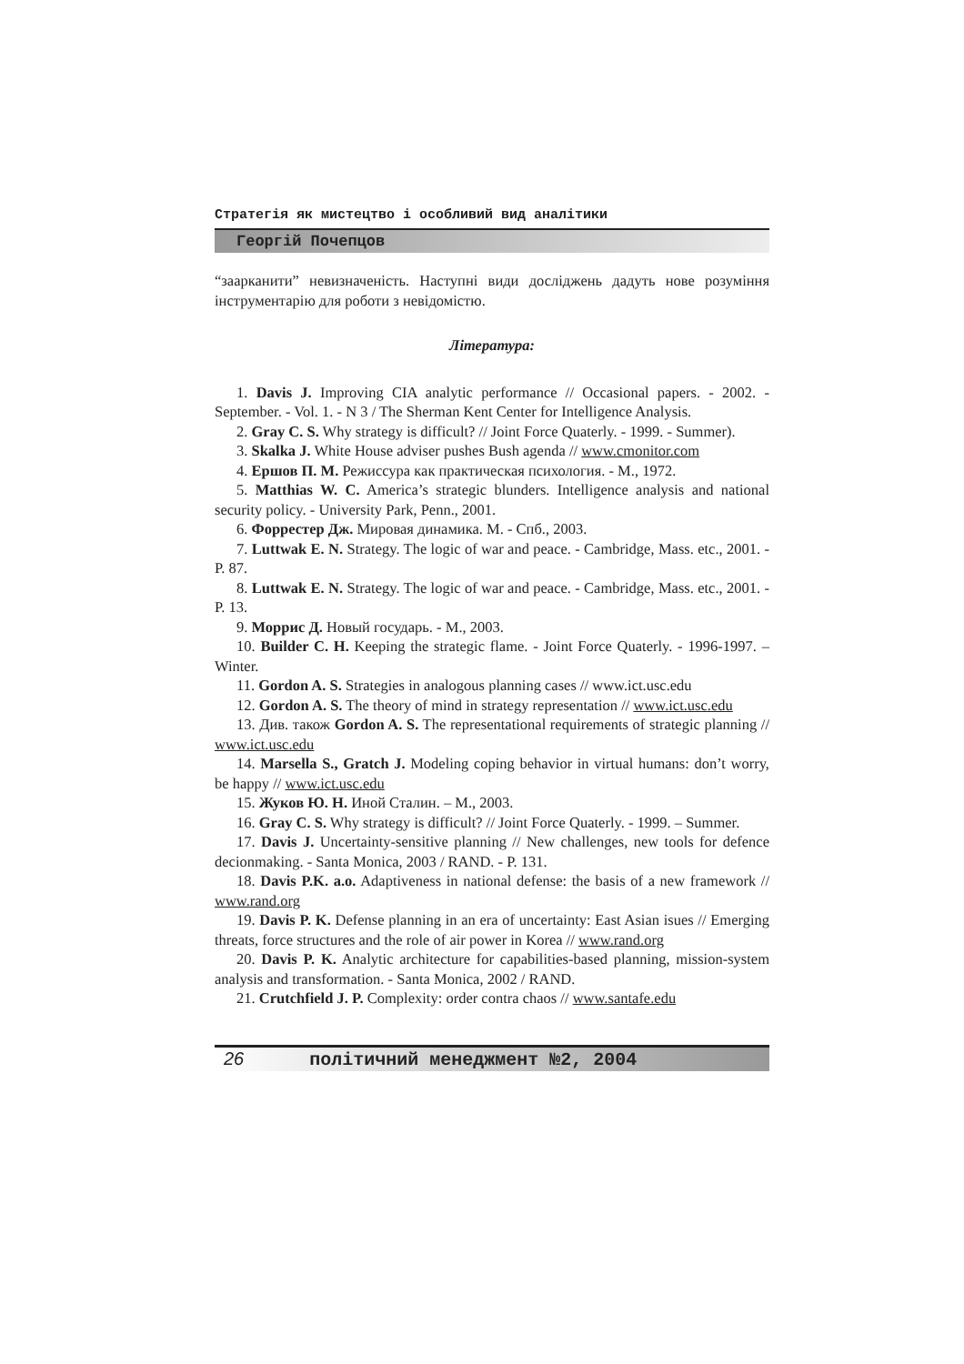Стратегія як мистецтво і особливий вид аналітики
Георгій Почепцов
“заарканити” невизначеність. Наступні види досліджень дадуть нове розуміння інструментарію для роботи з невідомістю.
Література:
1. Davis J. Improving CIA analytic performance // Occasional papers. - 2002. - September. - Vol. 1. - N 3 / The Sherman Kent Center for Intelligence Analysis.
2. Gray C. S. Why strategy is difficult? // Joint Force Quaterly. - 1999. - Summer).
3. Skalka J. White House adviser pushes Bush agenda // www.cmonitor.com
4. Ершов П. М. Режиссура как практическая психология. - М., 1972.
5. Matthias W. C. America’s strategic blunders. Intelligence analysis and national security policy. - University Park, Penn., 2001.
6. Форрестер Дж. Мировая динамика. М. - Спб., 2003.
7. Luttwak E. N. Strategy. The logic of war and peace. - Cambridge, Mass. etc., 2001. - P. 87.
8. Luttwak E. N. Strategy. The logic of war and peace. - Cambridge, Mass. etc., 2001. - P. 13.
9. Моррис Д. Новый государь. - М., 2003.
10. Builder C. H. Keeping the strategic flame. - Joint Force Quaterly. - 1996-1997. – Winter.
11. Gordon A. S. Strategies in analogous planning cases // www.ict.usc.edu
12. Gordon A. S. The theory of mind in strategy representation // www.ict.usc.edu
13. Див. також Gordon A. S. The representational requirements of strategic planning // www.ict.usc.edu
14. Marsella S., Gratch J. Modeling coping behavior in virtual humans: don’t worry, be happy // www.ict.usc.edu
15. Жуков Ю. Н. Иной Сталин. – М., 2003.
16. Gray C. S. Why strategy is difficult? // Joint Force Quaterly. - 1999. – Summer.
17. Davis J. Uncertainty-sensitive planning // New challenges, new tools for defence decionmaking. - Santa Monica, 2003 / RAND. - P. 131.
18. Davis P.K. a.o. Adaptiveness in national defense: the basis of a new framework // www.rand.org
19. Davis P. K. Defense planning in an era of uncertainty: East Asian isues // Emerging threats, force structures and the role of air power in Korea // www.rand.org
20. Davis P. K. Analytic architecture for capabilities-based planning, mission-system analysis and transformation. - Santa Monica, 2002 / RAND.
21. Crutchfield J. P. Complexity: order contra chaos // www.santafe.edu
26 політичний менеджмент №2, 2004